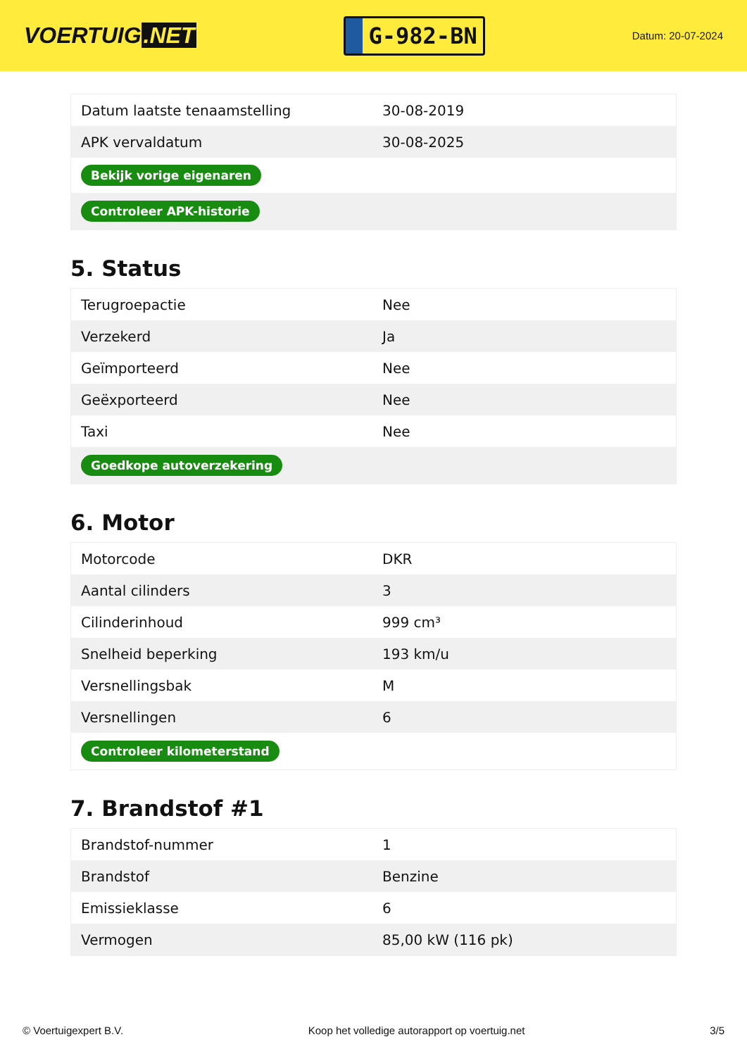VOERTUIG.NET
G-982-BN
Datum: 20-07-2024
| Datum laatste tenaamstelling | 30-08-2019 |
| APK vervaldatum | 30-08-2025 |
| Bekijk vorige eigenaren | |
| Controleer APK-historie | |
5. Status
| Terugroepactie | Nee |
| Verzekerd | Ja |
| Geïmporteerd | Nee |
| Geëxporteerd | Nee |
| Taxi | Nee |
| Goedkope autoverzekering | |
6. Motor
| Motorcode | DKR |
| Aantal cilinders | 3 |
| Cilinderinhoud | 999 cm³ |
| Snelheid beperking | 193 km/u |
| Versnellingsbak | M |
| Versnellingen | 6 |
| Controleer kilometerstand | |
7. Brandstof #1
| Brandstof-nummer | 1 |
| Brandstof | Benzine |
| Emissieklasse | 6 |
| Vermogen | 85,00 kW (116 pk) |
© Voertuigexpert B.V. Koop het volledige autorapport op voertuig.net 3/5